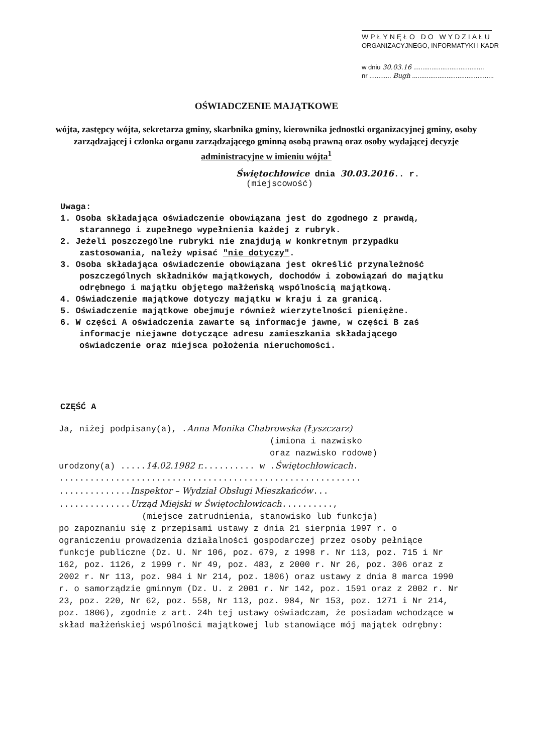WPŁYNĘŁO DO WYDZIAŁU
ORGANIZACYJNEGO, INFORMATYKI I KADR
w dniu 30.03.16 .......................................
nr ............ Bugh .............................................
OŚWIADCZENIE MAJĄTKOWE
wójta, zastępcy wójta, sekretarza gminy, skarbnika gminy, kierownika jednostki organizacyjnej gminy, osoby zarządzającej i członka organu zarządzającego gminną osobą prawną oraz osoby wydającej decyzje administracyjne w imieniu wójta<sup>1</sup>
Świętochłowice dnia 30.03.2016.. r.
(miejscowość)
Uwaga:
1. Osoba składająca oświadczenie obowiązana jest do zgodnego z prawdą, starannego i zupełnego wypełnienia każdej z rubryk.
2. Jeżeli poszczególne rubryki nie znajdują w konkretnym przypadku zastosowania, należy wpisać "nie dotyczy".
3. Osoba składająca oświadczenie obowiązana jest określić przynależność poszczególnych składników majątkowych, dochodów i zobowiązań do majątku odrębnego i majątku objętego małżeńską wspólnością majątkową.
4. Oświadczenie majątkowe dotyczy majątku w kraju i za granicą.
5. Oświadczenie majątkowe obejmuje również wierzytelności pieniężne.
6. W części A oświadczenia zawarte są informacje jawne, w części B zaś informacje niejawne dotyczące adresu zamieszkania składającego oświadczenie oraz miejsca położenia nieruchomości.
CZĘŚĆ A
Ja, niżej podpisany(a), .Anna Monika Chabrowska (Łyszczarz)
(imiona i nazwisko
oraz nazwisko rodowe)
urodzony(a) .....14.02.1982 r........... w .Świętochłowicach.
...........................................................
..............Inspektor – Wydział Obsługi Mieszkańców...
..............Urząd Miejski w Świętochłowicach..........,
(miejsce zatrudnienia, stanowisko lub funkcja)
po zapoznaniu się z przepisami ustawy z dnia 21 sierpnia 1997 r. o ograniczeniu prowadzenia działalności gospodarczej przez osoby pełniące funkcje publiczne (Dz. U. Nr 106, poz. 679, z 1998 r. Nr 113, poz. 715 i Nr 162, poz. 1126, z 1999 r. Nr 49, poz. 483, z 2000 r. Nr 26, poz. 306 oraz z 2002 r. Nr 113, poz. 984 i Nr 214, poz. 1806) oraz ustawy z dnia 8 marca 1990 r. o samorządzie gminnym (Dz. U. z 2001 r. Nr 142, poz. 1591 oraz z 2002 r. Nr 23, poz. 220, Nr 62, poz. 558, Nr 113, poz. 984, Nr 153, poz. 1271 i Nr 214, poz. 1806), zgodnie z art. 24h tej ustawy oświadczam, że posiadam wchodzące w skład małżeńskiej wspólności majątkowej lub stanowiące mój majątek odrębny: